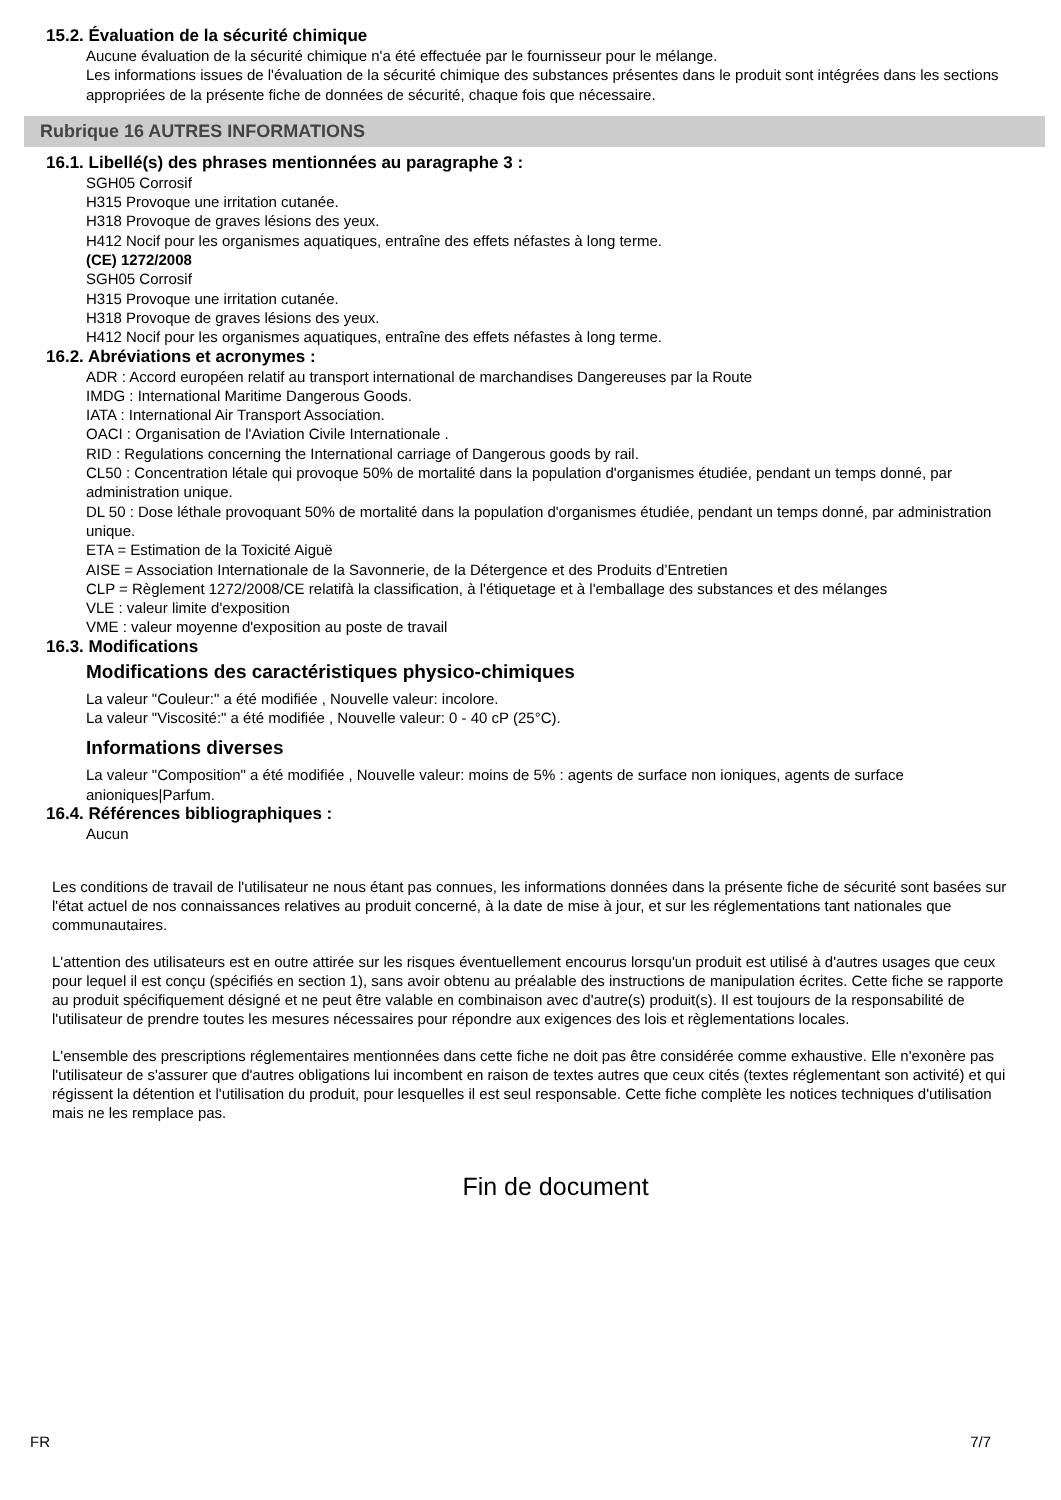15.2. Évaluation de la sécurité chimique
Aucune évaluation de la sécurité chimique n'a été effectuée par le fournisseur pour le mélange.
Les informations issues de l'évaluation de la sécurité chimique des substances présentes dans le produit sont intégrées dans les sections appropriées de la présente fiche de données de sécurité, chaque fois que nécessaire.
Rubrique 16 AUTRES INFORMATIONS
16.1. Libellé(s) des phrases mentionnées au paragraphe 3 :
SGH05 Corrosif
H315 Provoque une irritation cutanée.
H318 Provoque de graves lésions des yeux.
H412 Nocif pour les organismes aquatiques, entraîne des effets néfastes à long terme.
(CE) 1272/2008
SGH05 Corrosif
H315 Provoque une irritation cutanée.
H318 Provoque de graves lésions des yeux.
H412 Nocif pour les organismes aquatiques, entraîne des effets néfastes à long terme.
16.2. Abréviations et acronymes :
ADR : Accord européen relatif au transport international de marchandises Dangereuses par la Route
IMDG : International Maritime Dangerous Goods.
IATA : International Air Transport Association.
OACI : Organisation de l'Aviation Civile Internationale .
RID : Regulations concerning the International carriage of Dangerous goods by rail.
CL50 : Concentration létale qui provoque 50% de mortalité dans la population d'organismes étudiée, pendant un temps donné, par administration unique.
DL 50 : Dose léthale provoquant 50% de mortalité dans la population d'organismes étudiée, pendant un temps donné, par administration unique.
ETA = Estimation de la Toxicité Aiguë
AISE = Association Internationale de la Savonnerie, de la Détergence et des Produits d’Entretien
CLP = Règlement 1272/2008/CE relatifà la classification, à l'étiquetage et à l'emballage des substances et des mélanges
VLE : valeur limite d'exposition
VME : valeur moyenne d'exposition au poste de travail
16.3. Modifications
Modifications des caractéristiques physico-chimiques
La valeur "Couleur:" a été modifiée , Nouvelle valeur: incolore.
La valeur "Viscosité:" a été modifiée , Nouvelle valeur: 0 - 40 cP (25°C).
Informations diverses
La valeur "Composition" a été modifiée , Nouvelle valeur: moins de 5% : agents de surface non ioniques, agents de surface anioniques|Parfum.
16.4. Références bibliographiques :
Aucun
Les conditions de travail de l'utilisateur ne nous étant pas connues, les informations données dans la présente fiche de sécurité sont basées sur l'état actuel de nos connaissances relatives au produit concerné, à la date de mise à jour, et sur les réglementations tant nationales que communautaires.
L'attention des utilisateurs est en outre attirée sur les risques éventuellement encourus lorsqu'un produit est utilisé à d'autres usages que ceux pour lequel il est conçu (spécifiés en section 1), sans avoir obtenu au préalable des instructions de manipulation écrites. Cette fiche se rapporte au produit spécifiquement désigné et ne peut être valable en combinaison avec d'autre(s) produit(s). Il est toujours de la responsabilité de l'utilisateur de prendre toutes les mesures nécessaires pour répondre aux exigences des lois et règlementations locales.
L'ensemble des prescriptions réglementaires mentionnées dans cette fiche ne doit pas être considérée comme exhaustive. Elle n'exonère pas l'utilisateur de s'assurer que d'autres obligations lui incombent en raison de textes autres que ceux cités (textes réglementant son activité) et qui régissent la détention et l'utilisation du produit, pour lesquelles il est seul responsable. Cette fiche complète les notices techniques d'utilisation mais ne les remplace pas.
Fin de document
FR 7/7